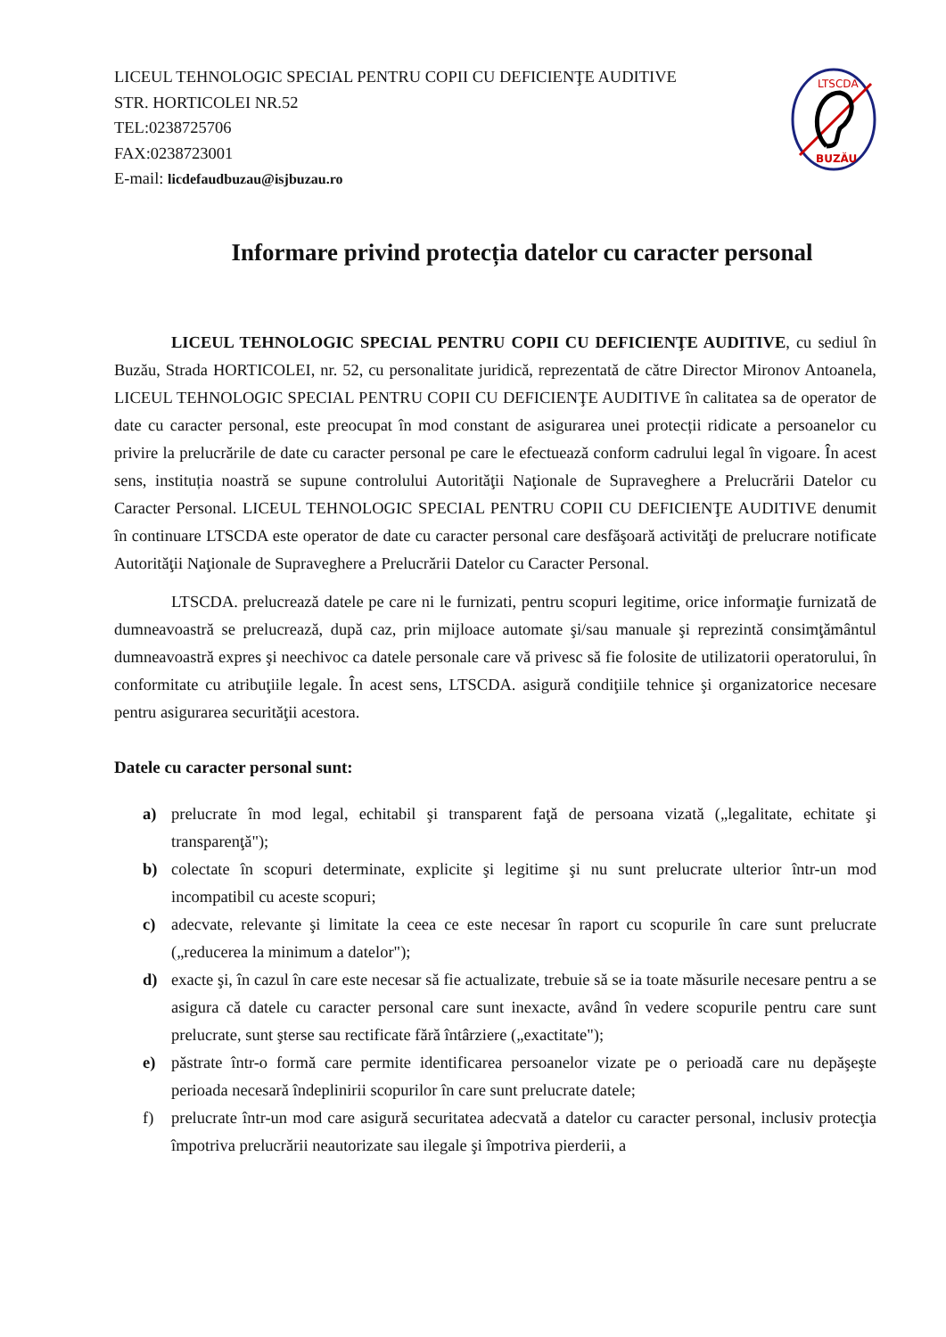LICEUL TEHNOLOGIC SPECIAL PENTRU COPII CU DEFICIENŢE AUDITIVE
STR. HORTICOLEI NR.52
TEL:0238725706
FAX:0238723001
E-mail: licdefaudbuzau@isjbuzau.ro
LTSCDA
BUZĂU
Informare privind protecția datelor cu caracter personal
LICEUL TEHNOLOGIC SPECIAL PENTRU COPII CU DEFICIENŢE AUDITIVE, cu sediul în Buzău, Strada HORTICOLEI, nr. 52, cu personalitate juridică, reprezentată de către Director Mironov Antoanela, LICEUL TEHNOLOGIC SPECIAL PENTRU COPII CU DEFICIENŢE AUDITIVE în calitatea sa de operator de date cu caracter personal, este preocupat în mod constant de asigurarea unei protecții ridicate a persoanelor cu privire la prelucrările de date cu caracter personal pe care le efectuează conform cadrului legal în vigoare. În acest sens, instituția noastră se supune controlului Autorităţii Naţionale de Supraveghere a Prelucrării Datelor cu Caracter Personal. LICEUL TEHNOLOGIC SPECIAL PENTRU COPII CU DEFICIENŢE AUDITIVE denumit în continuare LTSCDA este operator de date cu caracter personal care desfăşoară activităţi de prelucrare notificate Autorităţii Naţionale de Supraveghere a Prelucrării Datelor cu Caracter Personal.
LTSCDA. prelucrează datele pe care ni le furnizati, pentru scopuri legitime, orice informaţie furnizată de dumneavoastră se prelucrează, după caz, prin mijloace automate şi/sau manuale şi reprezintă consimţământul dumneavoastră expres şi neechivoc ca datele personale care vă privesc să fie folosite de utilizatorii operatorului, în conformitate cu atribuţiile legale. În acest sens, LTSCDA. asigură condiţiile tehnice şi organizatorice necesare pentru asigurarea securităţii acestora.
Datele cu caracter personal sunt:
a) prelucrate în mod legal, echitabil şi transparent faţă de persoana vizată („legalitate, echitate şi transparenţă");
b) colectate în scopuri determinate, explicite şi legitime şi nu sunt prelucrate ulterior într-un mod incompatibil cu aceste scopuri;
c) adecvate, relevante şi limitate la ceea ce este necesar în raport cu scopurile în care sunt prelucrate („reducerea la minimum a datelor");
d) exacte şi, în cazul în care este necesar să fie actualizate, trebuie să se ia toate măsurile necesare pentru a se asigura că datele cu caracter personal care sunt inexacte, având în vedere scopurile pentru care sunt prelucrate, sunt şterse sau rectificate fără întârziere („exactitate");
e) păstrate într-o formă care permite identificarea persoanelor vizate pe o perioadă care nu depăşeşte perioada necesară îndeplinirii scopurilor în care sunt prelucrate datele;
f) prelucrate într-un mod care asigură securitatea adecvată a datelor cu caracter personal, inclusiv protecţia împotriva prelucrării neautorizate sau ilegale şi împotriva pierderii, a